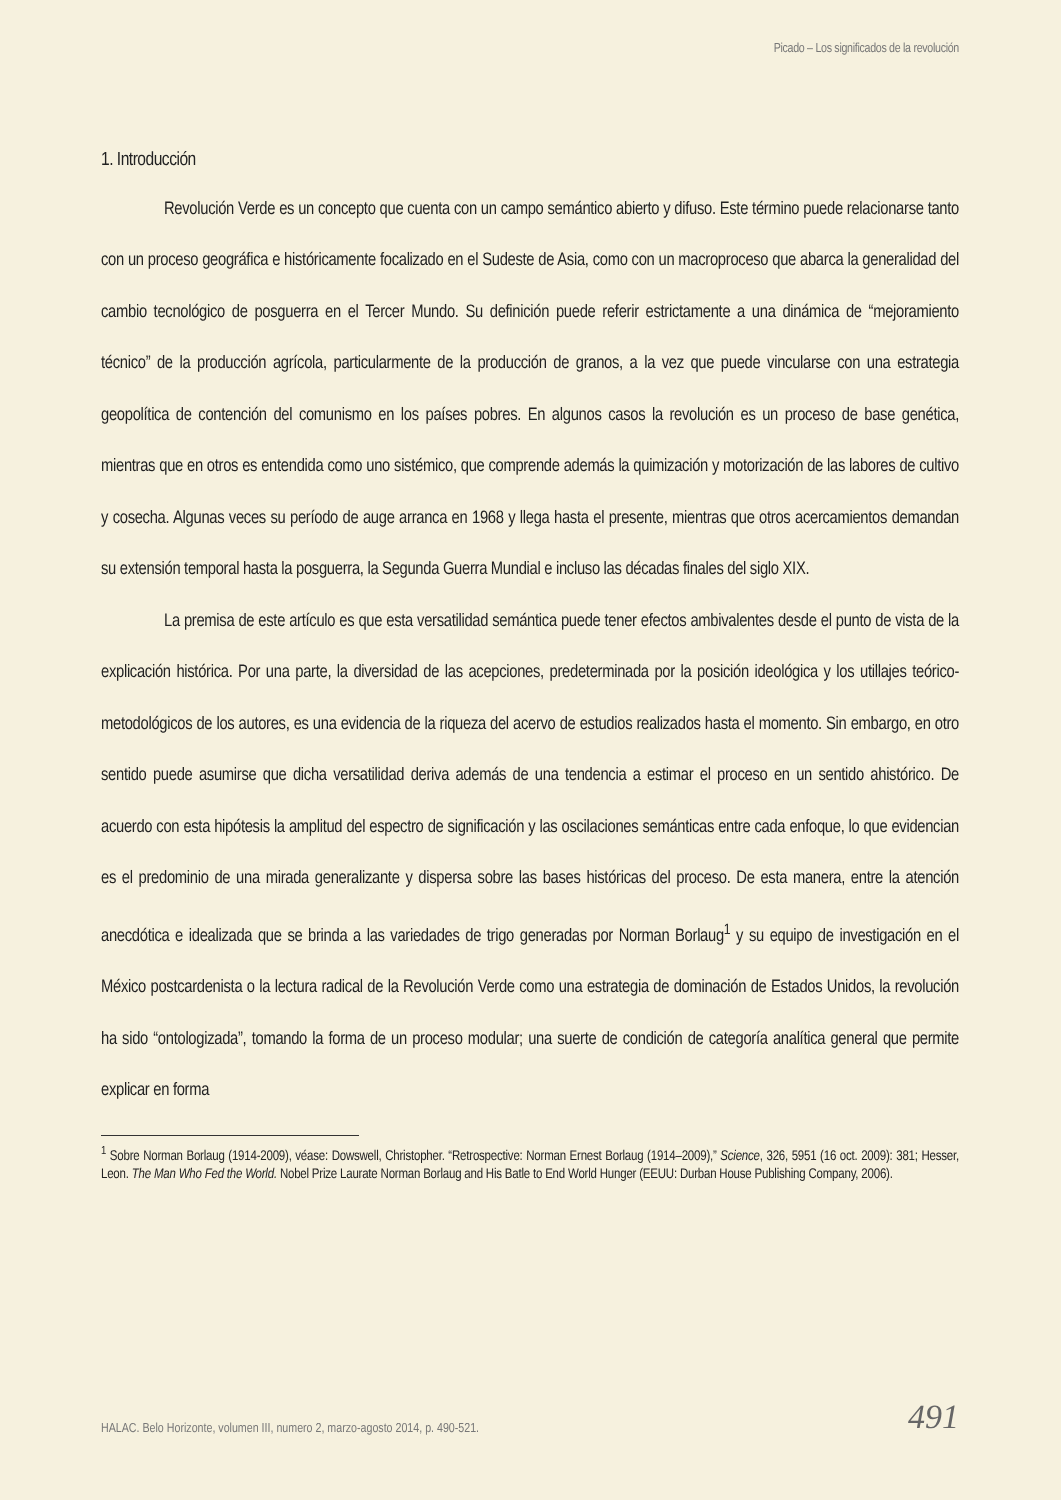Picado – Los significados de la revolución
1. Introducción
Revolución Verde es un concepto que cuenta con un campo semántico abierto y difuso. Este término puede relacionarse tanto con un proceso geográfica e históricamente focalizado en el Sudeste de Asia, como con un macroproceso que abarca la generalidad del cambio tecnológico de posguerra en el Tercer Mundo. Su definición puede referir estrictamente a una dinámica de “mejoramiento técnico” de la producción agrícola, particularmente de la producción de granos, a la vez que puede vincularse con una estrategia geopolítica de contención del comunismo en los países pobres. En algunos casos la revolución es un proceso de base genética, mientras que en otros es entendida como uno sistémico, que comprende además la quimización y motorización de las labores de cultivo y cosecha. Algunas veces su período de auge arranca en 1968 y llega hasta el presente, mientras que otros acercamientos demandan su extensión temporal hasta la posguerra, la Segunda Guerra Mundial e incluso las décadas finales del siglo XIX.
La premisa de este artículo es que esta versatilidad semántica puede tener efectos ambivalentes desde el punto de vista de la explicación histórica. Por una parte, la diversidad de las acepciones, predeterminada por la posición ideológica y los utillajes teórico-metodológicos de los autores, es una evidencia de la riqueza del acervo de estudios realizados hasta el momento. Sin embargo, en otro sentido puede asumirse que dicha versatilidad deriva además de una tendencia a estimar el proceso en un sentido ahistórico. De acuerdo con esta hipótesis la amplitud del espectro de significación y las oscilaciones semánticas entre cada enfoque, lo que evidencian es el predominio de una mirada generalizante y dispersa sobre las bases históricas del proceso. De esta manera, entre la atención anecdótica e idealizada que se brinda a las variedades de trigo generadas por Norman Borlaug<sup>1</sup> y su equipo de investigación en el México postcardenista o la lectura radical de la Revolución Verde como una estrategia de dominación de Estados Unidos, la revolución ha sido “ontologizada”, tomando la forma de un proceso modular; una suerte de condición de categoría analítica general que permite explicar en forma
<sup>1</sup> Sobre Norman Borlaug (1914-2009), véase: Dowswell, Christopher. “Retrospective: Norman Ernest Borlaug (1914–2009),” Science, 326, 5951 (16 oct. 2009): 381; Hesser, Leon. The Man Who Fed the World. Nobel Prize Laurate Norman Borlaug and His Batle to End World Hunger (EEUU: Durban House Publishing Company, 2006).
HALAC. Belo Horizonte, volumen III, numero 2, marzo-agosto 2014, p. 490-521.
491